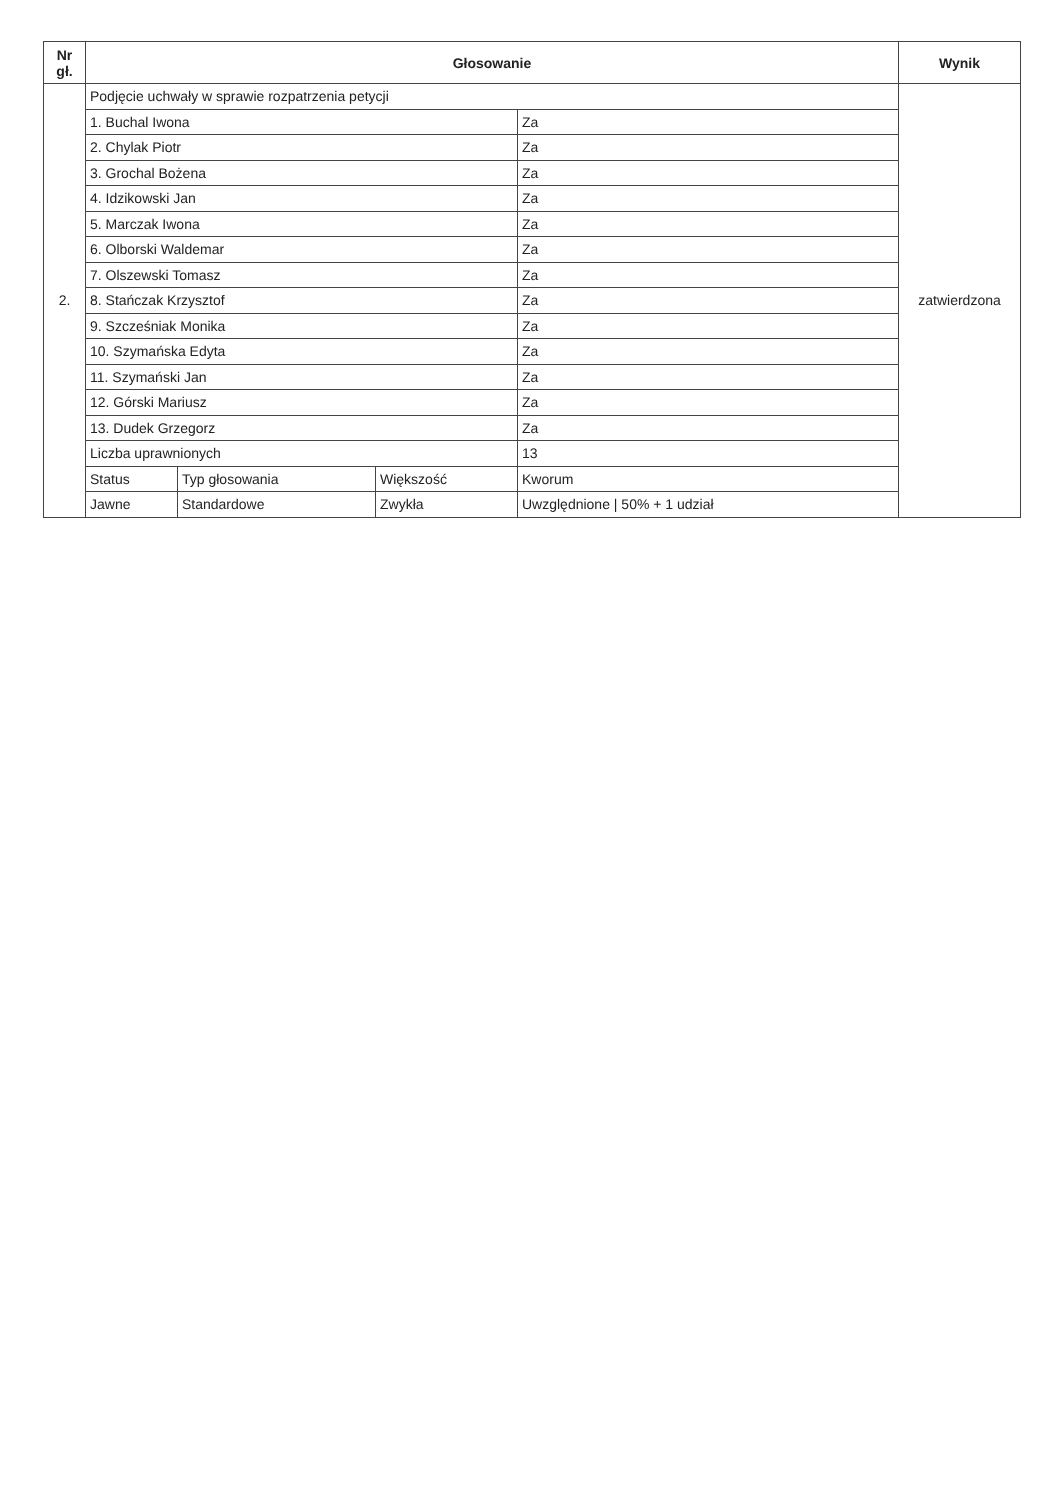| Nr gł. | Głosowanie | | | | Wynik |
| --- | --- | --- | --- | --- | --- |
| 2. | Podjęcie uchwały w sprawie rozpatrzenia petycji | | | | zatwierdzona |
| | 1. Buchal Iwona | | | Za | |
| | 2. Chylak Piotr | | | Za | |
| | 3. Grochal Bożena | | | Za | |
| | 4. Idzikowski Jan | | | Za | |
| | 5. Marczak Iwona | | | Za | |
| | 6. Olborski Waldemar | | | Za | |
| | 7. Olszewski Tomasz | | | Za | |
| | 8. Stańczak Krzysztof | | | Za | |
| | 9. Szcześniak Monika | | | Za | |
| | 10. Szymańska Edyta | | | Za | |
| | 11. Szymański Jan | | | Za | |
| | 12. Górski Mariusz | | | Za | |
| | 13. Dudek Grzegorz | | | Za | |
| | Liczba uprawnionych | | | 13 | |
| | Status | Typ głosowania | Większość | Kworum | |
| | Jawne | Standardowe | Zwykła | Uwzględnione / 50% + 1 udział | |